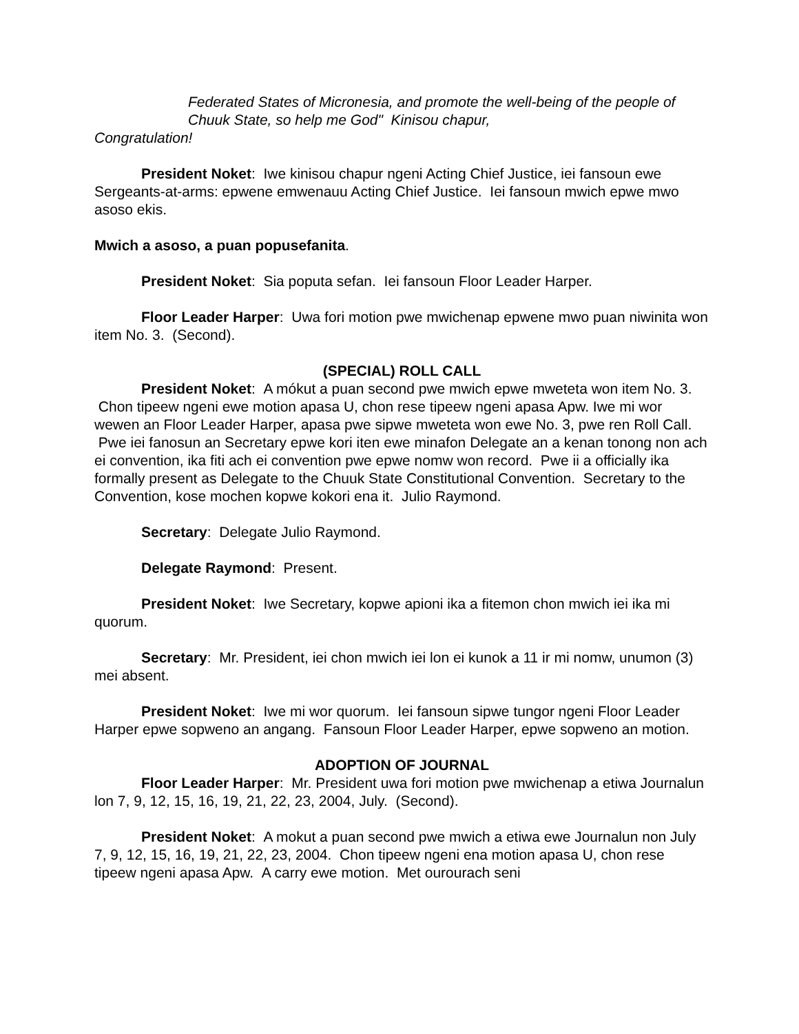Federated States of Micronesia, and promote the well-being of the people of Chuuk State, so help me God" Kinisou chapur,
Congratulation!
President Noket: Iwe kinisou chapur ngeni Acting Chief Justice, iei fansoun ewe Sergeants-at-arms: epwene emwenauu Acting Chief Justice. Iei fansoun mwich epwe mwo asoso ekis.
Mwich a asoso, a puan popusefanita.
President Noket: Sia poputa sefan. Iei fansoun Floor Leader Harper.
Floor Leader Harper: Uwa fori motion pwe mwichenap epwene mwo puan niwinita won item No. 3. (Second).
(SPECIAL) ROLL CALL
President Noket: A mókut a puan second pwe mwich epwe mweteta won item No. 3. Chon tipeew ngeni ewe motion apasa U, chon rese tipeew ngeni apasa Apw. Iwe mi wor wewen an Floor Leader Harper, apasa pwe sipwe mweteta won ewe No. 3, pwe ren Roll Call. Pwe iei fanosun an Secretary epwe kori iten ewe minafon Delegate an a kenan tonong non ach ei convention, ika fiti ach ei convention pwe epwe nomw won record. Pwe ii a officially ika formally present as Delegate to the Chuuk State Constitutional Convention. Secretary to the Convention, kose mochen kopwe kokori ena it. Julio Raymond.
Secretary: Delegate Julio Raymond.
Delegate Raymond: Present.
President Noket: Iwe Secretary, kopwe apioni ika a fitemon chon mwich iei ika mi quorum.
Secretary: Mr. President, iei chon mwich iei lon ei kunok a 11 ir mi nomw, unumon (3) mei absent.
President Noket: Iwe mi wor quorum. Iei fansoun sipwe tungor ngeni Floor Leader Harper epwe sopweno an angang. Fansoun Floor Leader Harper, epwe sopweno an motion.
ADOPTION OF JOURNAL
Floor Leader Harper: Mr. President uwa fori motion pwe mwichenap a etiwa Journalun lon 7, 9, 12, 15, 16, 19, 21, 22, 23, 2004, July. (Second).
President Noket: A mokut a puan second pwe mwich a etiwa ewe Journalun non July 7, 9, 12, 15, 16, 19, 21, 22, 23, 2004. Chon tipeew ngeni ena motion apasa U, chon rese tipeew ngeni apasa Apw. A carry ewe motion. Met ourourach seni